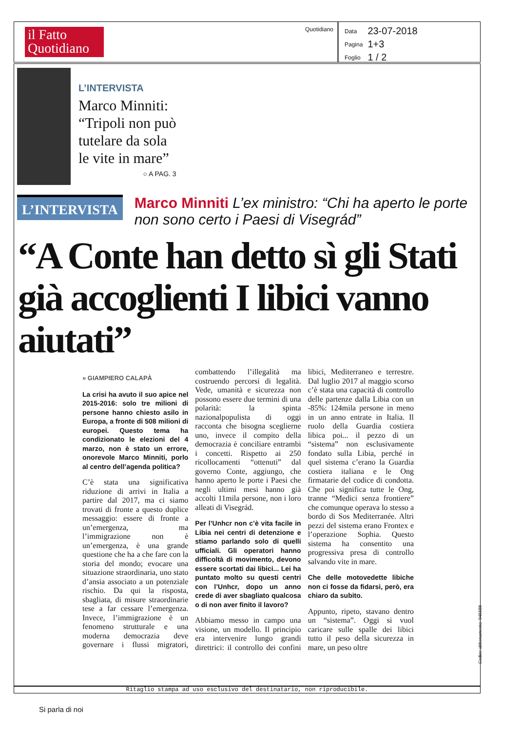il Fatto Quotidiano
Quotidiano
| Data | 23-07-2018 |
| Pagina | 1+3 |
| Foglio | 1 / 2 |
L’INTERVISTA
Marco Minniti:
“Tripoli non può
tutelare da sola
le vite in mare”
○ A PAG. 3
L’INTERVISTA
Marco Minniti L’ex ministro: “Chi ha aperto le porte non sono certo i Paesi di Visegrád”
“A Conte han detto sì gli Stati già accoglienti I libici vanno aiutati”
» GIAMPIERO CALAPÀ
La crisi ha avuto il suo apice nel 2015-2016: solo tre milioni di persone hanno chiesto asilo in Europa, a fronte di 508 milioni di europei. Questo tema ha condizionato le elezioni del 4 marzo, non è stato un errore, onorevole Marco Minniti, porlo al centro dell’agenda politica?
C’è stata una significativa riduzione di arrivi in Italia a partire dal 2017, ma ci siamo trovati di fronte a questo duplice messaggio: essere di fronte a un’emergenza, ma l’immigrazione non è un’emergenza, è una grande questione che ha a che fare con la storia del mondo; evocare una situazione straordinaria, uno stato d’ansia associato a un potenziale rischio. Da qui la risposta, sbagliata, di misure straordinarie tese a far cessare l’emergenza. Invece, l’immigrazione è un fenomeno strutturale e una moderna democrazia deve governare i flussi migratori, combattendo l’illegalità ma costruendo percorsi di legalità. Vede, umanità e sicurezza non possono essere due termini di una polarità: la spinta nazionalpopulista di oggi racconta che bisogna sceglierne uno, invece il compito della democrazia è conciliare entrambi i concetti. Rispetto ai 250 ricollocamenti “ottenuti” dal governo Conte, aggiungo, che hanno aperto le porte i Paesi che negli ultimi mesi hanno già accolti 11mila persone, non i loro alleati di Visegrád.
Per l’Unhcr non c’è vita facile in Libia nei centri di detenzione e stiamo parlando solo di quelli ufficiali. Gli operatori hanno difficoltà di movimento, devono essere scortati dai libici... Lei ha puntato molto su questi centri con l’Unhcr, dopo un anno crede di aver sbagliato qualcosa o di non aver finito il lavoro?
Abbiamo messo in campo una visione, un modello. Il principio era intervenire lungo grandi direttrici: il controllo dei confini libici, Mediterraneo e terrestre. Dal luglio 2017 al maggio scorso c’è stata una capacità di controllo delle partenze dalla Libia con un -85%: 124mila persone in meno in un anno entrate in Italia. Il ruolo della Guardia costiera libica poi... il pezzo di un “sistema” non esclusivamente fondato sulla Libia, perché in quel sistema c’erano la Guardia costiera italiana e le Ong firmatarie del codice di condotta. Che poi significa tutte le Ong, tranne “Medici senza frontiere” che comunque operava lo stesso a bordo di Sos Mediterranée. Altri pezzi del sistema erano Frontex e l’operazione Sophia. Questo sistema ha consentito una progressiva presa di controllo salvando vite in mare.
Che delle motovedette libiche non ci fosse da fidarsi, però, era chiaro da subito.
Appunto, ripeto, stavano dentro un “sistema”. Oggi si vuol caricare sulle spalle dei libici tutto il peso della sicurezza in mare, un peso oltre
Ritaglio stampa ad uso esclusivo del destinatario, non riproducibile.
Codice abbonamento: 045688
Si parla di noi